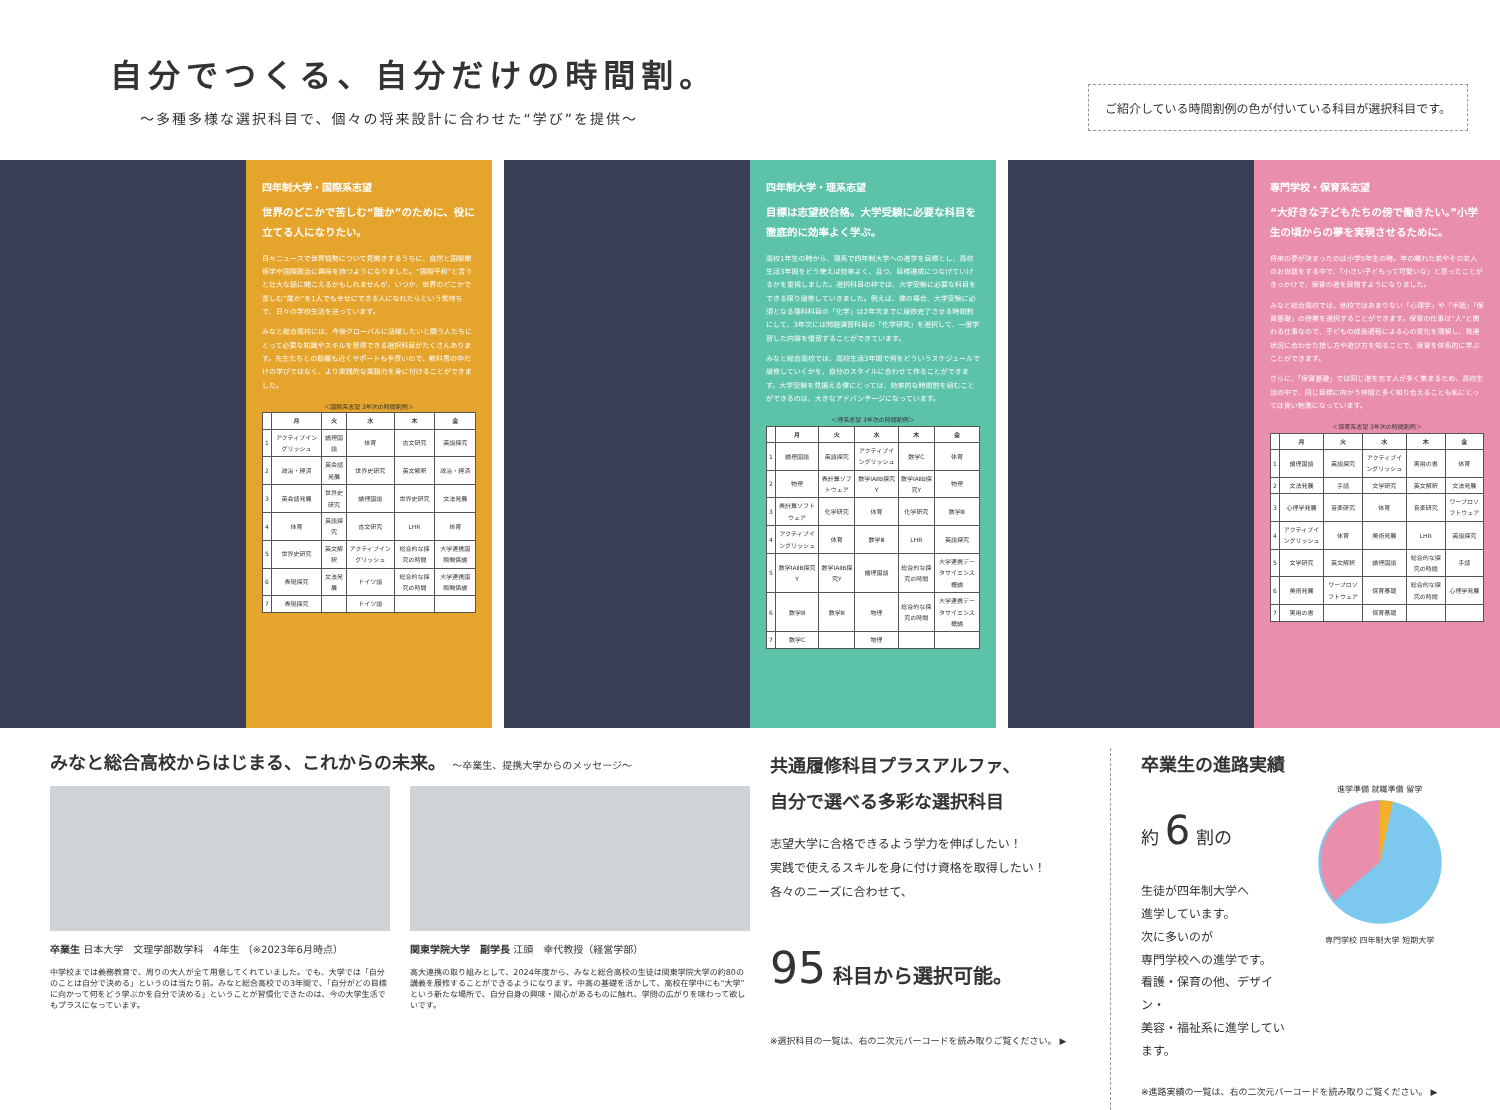自分でつくる、自分だけの時間割。
～多種多様な選択科目で、個々の将来設計に合わせた“学び”を提供～
ご紹介している時間割例の色が付いている科目が選択科目です。
四年制大学・国際系志望
世界のどこかで苦しむ“誰か”のために、役に立てる人になりたい。
日々ニュースで世界情勢について見聞きするうちに、自然と国際関係学や国際政治に興味を持つようになりました。“国際平和”と言うと壮大な話に聞こえるかもしれませんが、いつか、世界のどこかで苦しむ“誰か”を1人でも幸せにできる人になれたらという気持ちで、日々の学校生活を送っています。
みなと総合高校には、今後グローバルに活躍したいと願う人たちにとって必要な知識やスキルを習得できる選択科目がたくさんあります。先生たちとの距離も近くサポートも手厚いので、教科書の中だけの学びではなく、より実践的な英語力を身に付けることができました。
＜国際系志望 3年次の時間割例＞
| | 月 | 火 | 水 | 木 | 金 |
| --- | --- | --- | --- | --- | --- |
| 1 | アクティブイングリッシュ | 論理国語 | 体育 | 古文研究 | 英語探究 |
| 2 | 政治・経済 | 英会話発展 | 世界史研究 | 英文解釈 | 政治・経済 |
| 3 | 英会話発展 | 世界史研究 | 論理国語 | 世界史研究 | 文法発展 |
| 4 | 体育 | 英語探究 | 古文研究 | LHR | 体育 |
| 5 | 世界史研究 | 英文解釈 | アクティブイングリッシュ | 総合的な探究の時間 | 大学連携国際関係論 |
| 6 | 表現探究 | 文法発展 | ドイツ語 | 総合的な探究の時間 | 大学連携国際関係論 |
| 7 | 表現探究 | | ドイツ語 | | |
四年制大学・理系志望
目標は志望校合格。大学受験に必要な科目を徹底的に効率よく学ぶ。
高校1年生の時から、理系で四年制大学への進学を目標とし、高校生活3年間をどう使えば効率よく、且つ、目標達成につなげていけるかを重視しました。選択科目の枠では、大学受験に必要な科目をできる限り履修していきました。例えば、僕の場合、大学受験に必須となる理科科目の「化学」は2年次までに履修完了させる時間割にして、3年次には問題演習科目の「化学研究」を選択して、一度学習した内容を復習することができています。
みなと総合高校では、高校生活3年間で何をどういうスケジュールで履修していくかを、自分のスタイルに合わせて作ることができます。大学受験を見据える僕にとっては、効率的な時間割を組むことができるのは、大きなアドバンテージになっています。
＜理系志望 3年次の時間割例＞
| | 月 | 火 | 水 | 木 | 金 |
| --- | --- | --- | --- | --- | --- |
| 1 | 論理国語 | 英語探究 | アクティブイングリッシュ | 数学C | 体育 |
| 2 | 物理 | 表計算ソフトウェア | 数学ⅠAⅡB探究Y | 数学ⅠAⅡB探究Y | 物理 |
| 3 | 表計算ソフトウェア | 化学研究 | 体育 | 化学研究 | 数学Ⅲ |
| 4 | アクティブイングリッシュ | 体育 | 数学Ⅲ | LHR | 英語探究 |
| 5 | 数学ⅠAⅡB探究Y | 数学ⅠAⅡB探究Y | 論理国語 | 総合的な探究の時間 | 大学連携データサイエンス概論 |
| 6 | 数学Ⅲ | 数学Ⅲ | 物理 | 総合的な探究の時間 | 大学連携データサイエンス概論 |
| 7 | 数学C | | 物理 | | |
専門学校・保育系志望
“大好きな子どもたちの傍で働きたい。”小学生の頃からの夢を実現させるために。
将来の夢が決まったのは小学5年生の時。年の離れた弟やその友人のお世話をする中で、「小さい子どもって可愛いな」と思ったことがきっかけで、保育の道を目指すようになりました。
みなと総合高校では、他校ではあまりない「心理学」や「手話」「保育基礎」の授業を選択することができます。保育の仕事は“人”と関わる仕事なので、子どもの成長過程による心の変化を理解し、発達状況に合わせた接し方や遊び方を知ることで、保育を体系的に学ぶことができます。
さらに、「保育基礎」では同じ道を志す人が多く集まるため、高校生活の中で、同じ目標に向かう仲間と多く知り合えることも私にとっては良い刺激になっています。
＜保育系志望 3年次の時間割例＞
| | 月 | 火 | 水 | 木 | 金 |
| --- | --- | --- | --- | --- | --- |
| 1 | 論理国語 | 英語探究 | アクティブイングリッシュ | 実用の書 | 体育 |
| 2 | 文法発展 | 手話 | 文学研究 | 英文解釈 | 文法発展 |
| 3 | 心理学発展 | 音楽研究 | 体育 | 音楽研究 | ワープロソフトウェア |
| 4 | アクティブイングリッシュ | 体育 | 美術発展 | LHR | 英語探究 |
| 5 | 文学研究 | 英文解釈 | 論理国語 | 総合的な探究の時間 | 手話 |
| 6 | 美術発展 | ワープロソフトウェア | 保育基礎 | 総合的な探究の時間 | 心理学発展 |
| 7 | 実用の書 | | 保育基礎 | | |
みなと総合高校からはじまる、これからの未来。 ～卒業生、提携大学からのメッセージ～
卒業生 日本大学　文理学部数学科　4年生 （※2023年6月時点）
中学校までは義務教育で、周りの大人が全て用意してくれていました。でも、大学では「自分のことは自分で決める」というのは当たり前。みなと総合高校での3年間で、「自分がどの目標に向かって何をどう学ぶかを自分で決める」ということが習慣化できたのは、今の大学生活でもプラスになっています。
関東学院大学　副学長 江頭　幸代教授（経営学部）
高大連携の取り組みとして、2024年度から、みなと総合高校の生徒は関東学院大学の約80の講義を履修することができるようになります。中高の基礎を活かして、高校在学中にも“大学”という新たな場所で、自分自身の興味・関心があるものに触れ、学問の広がりを味わって欲しいです。
共通履修科目プラスアルファ、
自分で選べる多彩な選択科目
志望大学に合格できるよう学力を伸ばしたい！
実践で使えるスキルを身に付け資格を取得したい！
各々のニーズに合わせて、
95 科目から選択可能。
※選択科目の一覧は、右の二次元バーコードを読み取りご覧ください。 ▶
卒業生の進路実績
約 6 割の
生徒が四年制大学へ
進学しています。
次に多いのが
専門学校への進学です。
看護・保育の他、デザイン・
美容・福祉系に進学しています。
進学準備 就職準備 留学
専門学校 四年制大学 短期大学
※進路実績の一覧は、右の二次元バーコードを読み取りご覧ください。 ▶